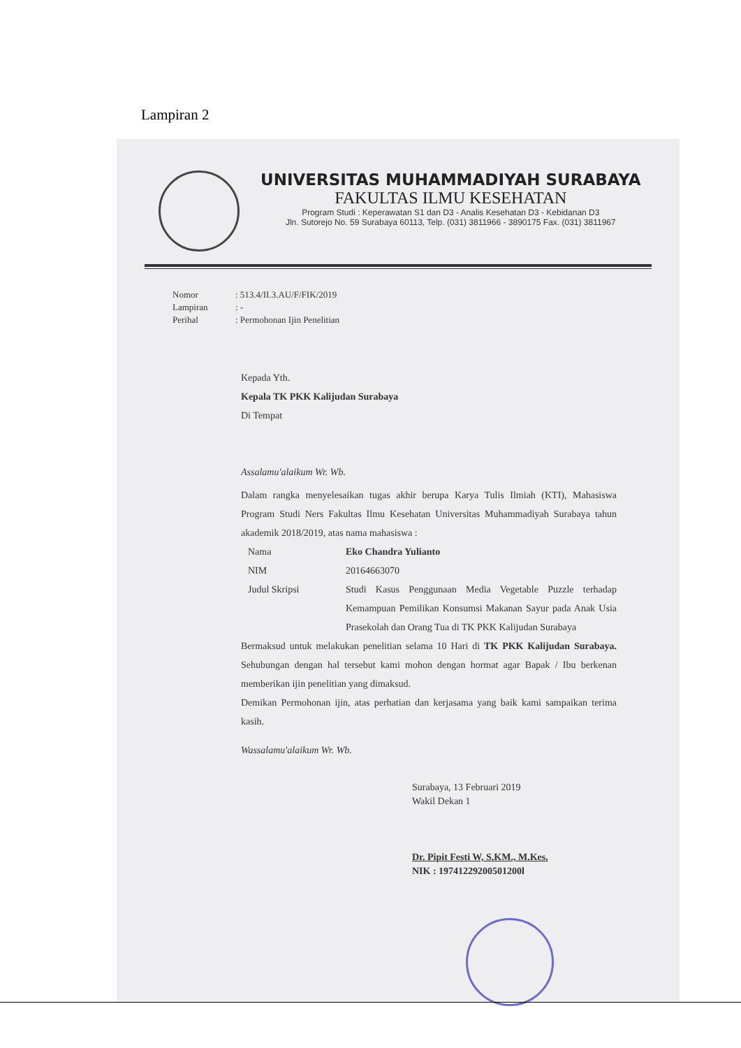Lampiran 2
UNIVERSITAS MUHAMMADIYAH SURABAYA
FAKULTAS ILMU KESEHATAN
Program Studi : Keperawatan S1 dan D3 - Analis Kesehatan D3 - Kebidanan D3
Jln. Sutorejo No. 59 Surabaya 60113, Telp. (031) 3811966 - 3890175 Fax. (031) 3811967
Nomor: 513.4/II.3.AU/F/FIK/2019
Lampiran: -
Perihal: Permohonan Ijin Penelitian
Kepada Yth.
Kepala TK PKK Kalijudan Surabaya
Di Tempat
Assalamu'alaikum Wr. Wb.
Dalam rangka menyelesaikan tugas akhir berupa Karya Tulis Ilmiah (KTI), Mahasiswa Program Studi Ners Fakultas Ilmu Kesehatan Universitas Muhammadiyah Surabaya tahun akademik 2018/2019, atas nama mahasiswa :
Nama Eko Chandra Yulianto
NIM
20164663070
Judul Skripsi Studi Kasus Penggunaan Media Vegetable Puzzle terhadap Kemampuan Pemilikan Konsumsi Makanan Sayur pada Anak Usia Prasekolah dan Orang Tua di TK PKK Kalijudan Surabaya
Bermaksud untuk melakukan penelitian selama 10 Hari di TK PKK Kalijudan Surabaya. Sehubungan dengan hal tersebut kami mohon dengan hormat agar Bapak / Ibu berkenan memberikan ijin penelitian yang dimaksud.
Demikan Permohonan ijin, atas perhatian dan kerjasama yang baik kami sampaikan terima kasih.
Wassalamu'alaikum Wr. Wb.
Surabaya, 13 Februari 2019
Wakil Dekan 1
Dr. Pipit Festi W, S.KM., M.Kes.
NIK : 19741229200501200l